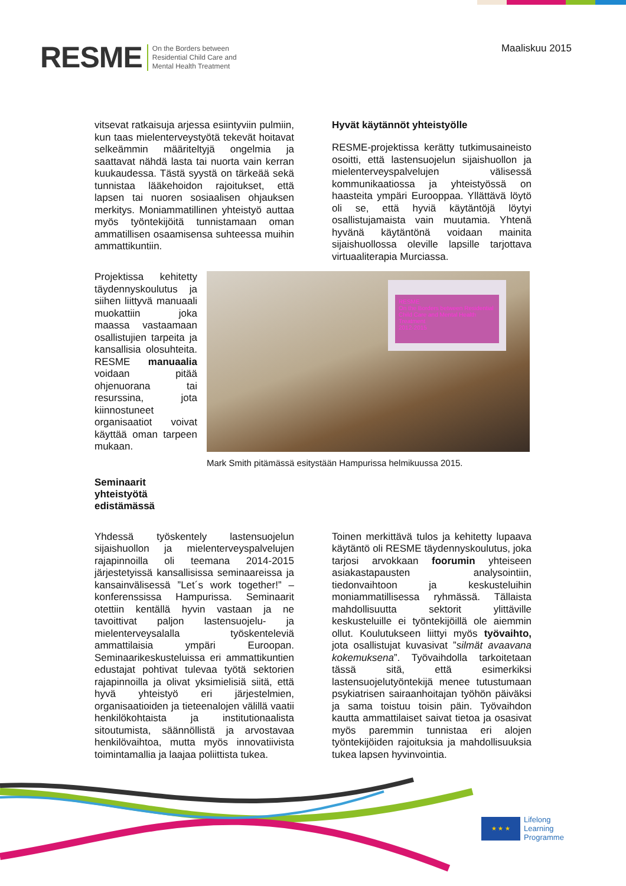RESME On the Borders between
Residential Child Care and
Mental Health Treatment
Maaliskuu 2015
vitsevat ratkaisuja arjessa esiintyviin pulmiin, kun taas mielenterveystyötä tekevät hoitavat selkeämmin määriteltyjä ongelmia ja saattavat nähdä lasta tai nuorta vain kerran kuukaudessa. Tästä syystä on tärkeää sekä tunnistaa lääkehoidon rajoitukset, että lapsen tai nuoren sosiaalisen ohjauksen merkitys. Moniammatillinen yhteistyö auttaa myös työntekijöitä tunnistamaan oman ammatillisen osaamisensa suhteessa muihin ammattikuntiin.
Hyvät käytännöt yhteistyölle
RESME-projektissa kerätty tutkimusaineisto osoitti, että lastensuojelun sijaishuollon ja mielenterveyspalvelujen välisessä kommunikaatiossa ja yhteistyössä on haasteita ympäri Eurooppaa. Yllättävä löytö oli se, että hyviä käytäntöjä löytyi osallistujamaista vain muutamia. Yhtenä hyvänä käytäntönä voidaan mainita sijaishuollossa oleville lapsille tarjottava virtuaaliterapia Murciassa.
Projektissa kehitetty täydennyskoulutus ja siihen liittyvä manuaali muokattiin joka maassa vastaamaan osallistujien tarpeita ja kansallisia olosuhteita. RESME manuaalia voidaan pitää ohjenuorana tai resurssina, jota kiinnostuneet organisaatiot voivat käyttää oman tarpeen mukaan.
Seminaarit yhteistyötä edistämässä
RESME
On the Borders between Residential Child Care and Mental Health Treatment
2012-2015
Mark Smith pitämässä esitystään Hampurissa helmikuussa 2015.
Yhdessä työskentely lastensuojelun sijaishuollon ja mielenterveyspalvelujen rajapinnoilla oli teemana 2014-2015 järjestetyissä kansallisissa seminaareissa ja kansainvälisessä ”Let´s work together!” – konferenssissa Hampurissa. Seminaarit otettiin kentällä hyvin vastaan ja ne tavoittivat paljon lastensuojelu- ja mielenterveysalalla työskenteleviä ammattilaisia ympäri Euroopan. Seminaarikeskusteluissa eri ammattikuntien edustajat pohtivat tulevaa työtä sektorien rajapinnoilla ja olivat yksimielisiä siitä, että hyvä yhteistyö eri järjestelmien, organisaatioiden ja tieteenalojen välillä vaatii henkilökohtaista ja institutionaalista sitoutumista, säännöllistä ja arvostavaa henkilövaihtoa, mutta myös innovatiivista toimintamallia ja laajaa poliittista tukea.
Toinen merkittävä tulos ja kehitetty lupaava käytäntö oli RESME täydennyskoulutus, joka tarjosi arvokkaan foorumin yhteiseen asiakastapausten analysointiin, tiedonvaihtoon ja keskusteluihin moniammatillisessa ryhmässä. Tällaista mahdollisuutta sektorit ylittäville keskusteluille ei työntekijöillä ole aiemmin ollut. Koulutukseen liittyi myös työvaihto, jota osallistujat kuvasivat ”silmät avaavana kokemuksena”. Työvaihdolla tarkoitetaan tässä sitä, että esimerkiksi lastensuojelutyöntekijä menee tutustumaan psykiatrisen sairaanhoitajan työhön päiväksi ja sama toistuu toisin päin. Työvaihdon kautta ammattilaiset saivat tietoa ja osasivat myös paremmin tunnistaa eri alojen työntekijöiden rajoituksia ja mahdollisuuksia tukea lapsen hyvinvointia.
★ ★ ★
Lifelong
Learning
Programme